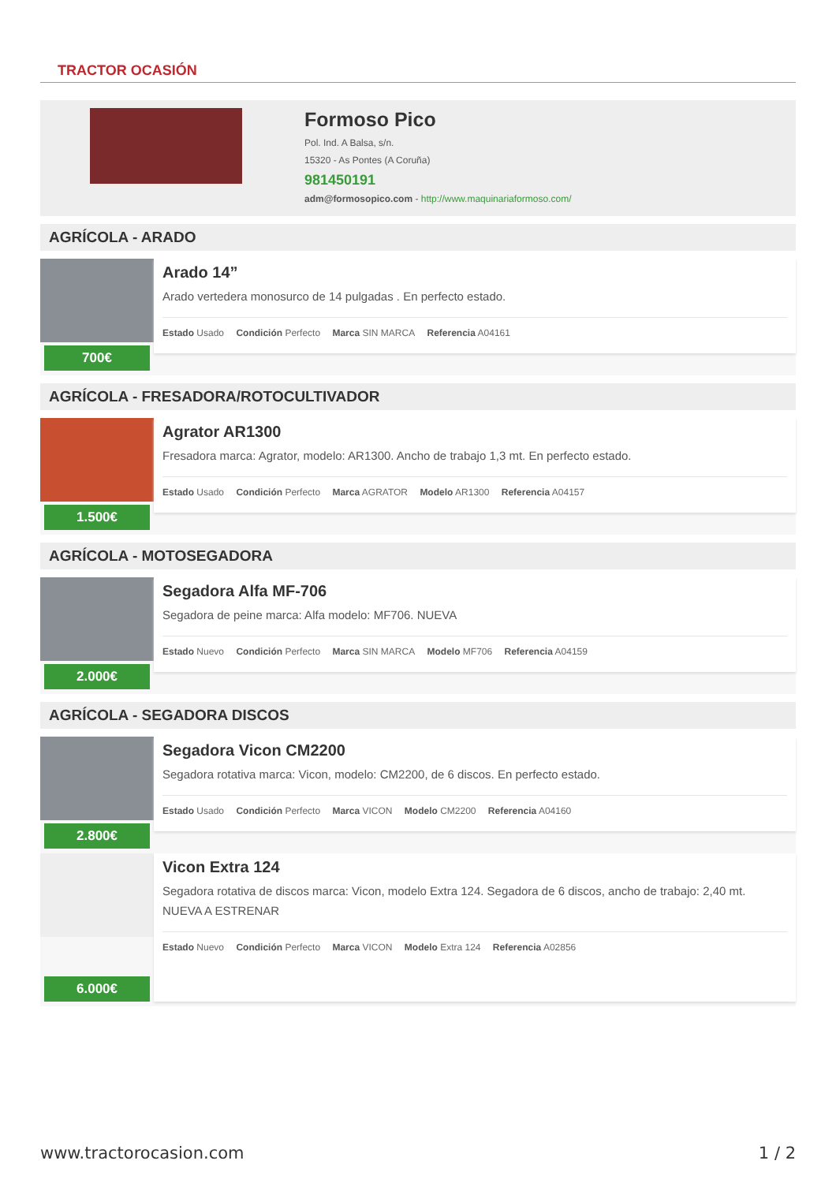TRACTOR OCASIÓN
Formoso Pico
Pol. Ind. A Balsa, s/n.
15320 - As Pontes (A Coruña)
981450191
adm@formosopico.com - http://www.maquinariaformoso.com/
AGRÍCOLA - ARADO
700€
Arado 14”
Arado vertedera monosurco de 14 pulgadas . En perfecto estado.
Estado Usado Condición Perfecto Marca SIN MARCA Referencia A04161
AGRÍCOLA - FRESADORA/ROTOCULTIVADOR
1.500€
Agrator AR1300
Fresadora marca: Agrator, modelo: AR1300. Ancho de trabajo 1,3 mt. En perfecto estado.
Estado Usado Condición Perfecto Marca AGRATOR Modelo AR1300 Referencia A04157
AGRÍCOLA - MOTOSEGADORA
2.000€
Segadora Alfa MF-706
Segadora de peine marca: Alfa modelo: MF706. NUEVA
Estado Nuevo Condición Perfecto Marca SIN MARCA Modelo MF706 Referencia A04159
AGRÍCOLA - SEGADORA DISCOS
2.800€
Segadora Vicon CM2200
Segadora rotativa marca: Vicon, modelo: CM2200, de 6 discos. En perfecto estado.
Estado Usado Condición Perfecto Marca VICON Modelo CM2200 Referencia A04160
6.000€
Vicon Extra 124
Segadora rotativa de discos marca: Vicon, modelo Extra 124. Segadora de 6 discos, ancho de trabajo: 2,40 mt. NUEVA A ESTRENAR
Estado Nuevo Condición Perfecto Marca VICON Modelo Extra 124 Referencia A02856
www.tractorocasion.com 1 / 2